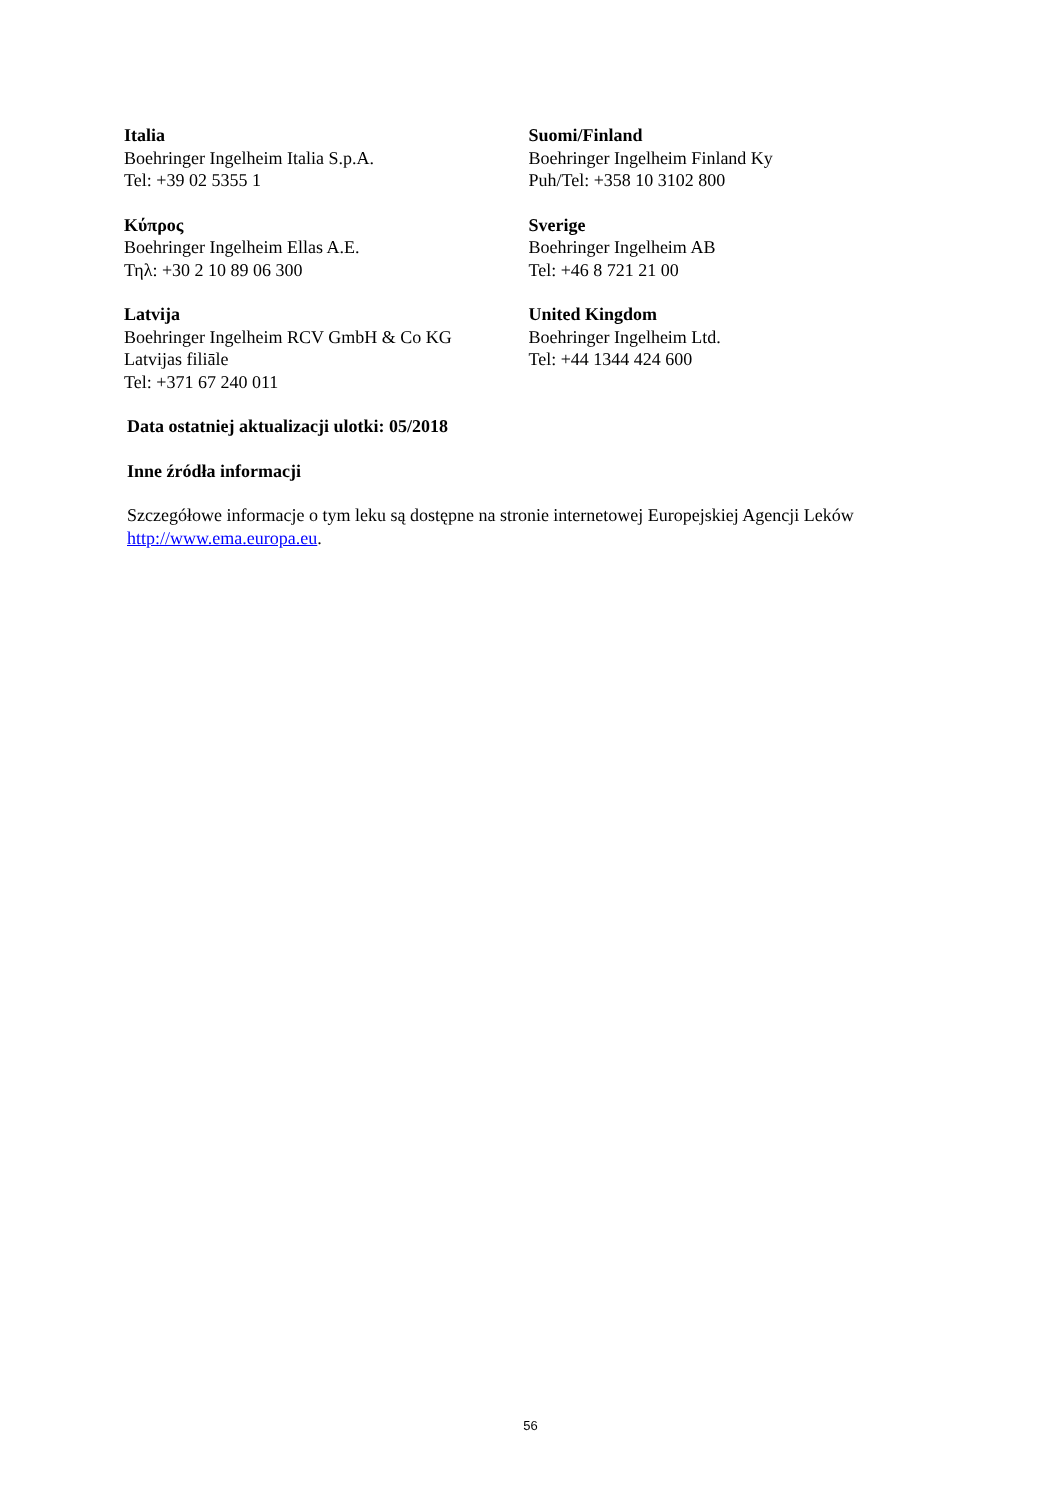| Italia Boehringer Ingelheim Italia S.p.A. Tel: +39 02 5355 1 | Suomi/Finland Boehringer Ingelheim Finland Ky Puh/Tel: +358 10 3102 800 |
| Κύπρος Boehringer Ingelheim Ellas A.E. Τηλ: +30 2 10 89 06 300 | Sverige Boehringer Ingelheim AB Tel: +46 8 721 21 00 |
| Latvija Boehringer Ingelheim RCV GmbH & Co KG Latvijas filiāle Tel: +371 67 240 011 | United Kingdom Boehringer Ingelheim Ltd. Tel: +44 1344 424 600 |
Data ostatniej aktualizacji ulotki: 05/2018
Inne źródła informacji
Szczegółowe informacje o tym leku są dostępne na stronie internetowej Europejskiej Agencji Leków http://www.ema.europa.eu.
56